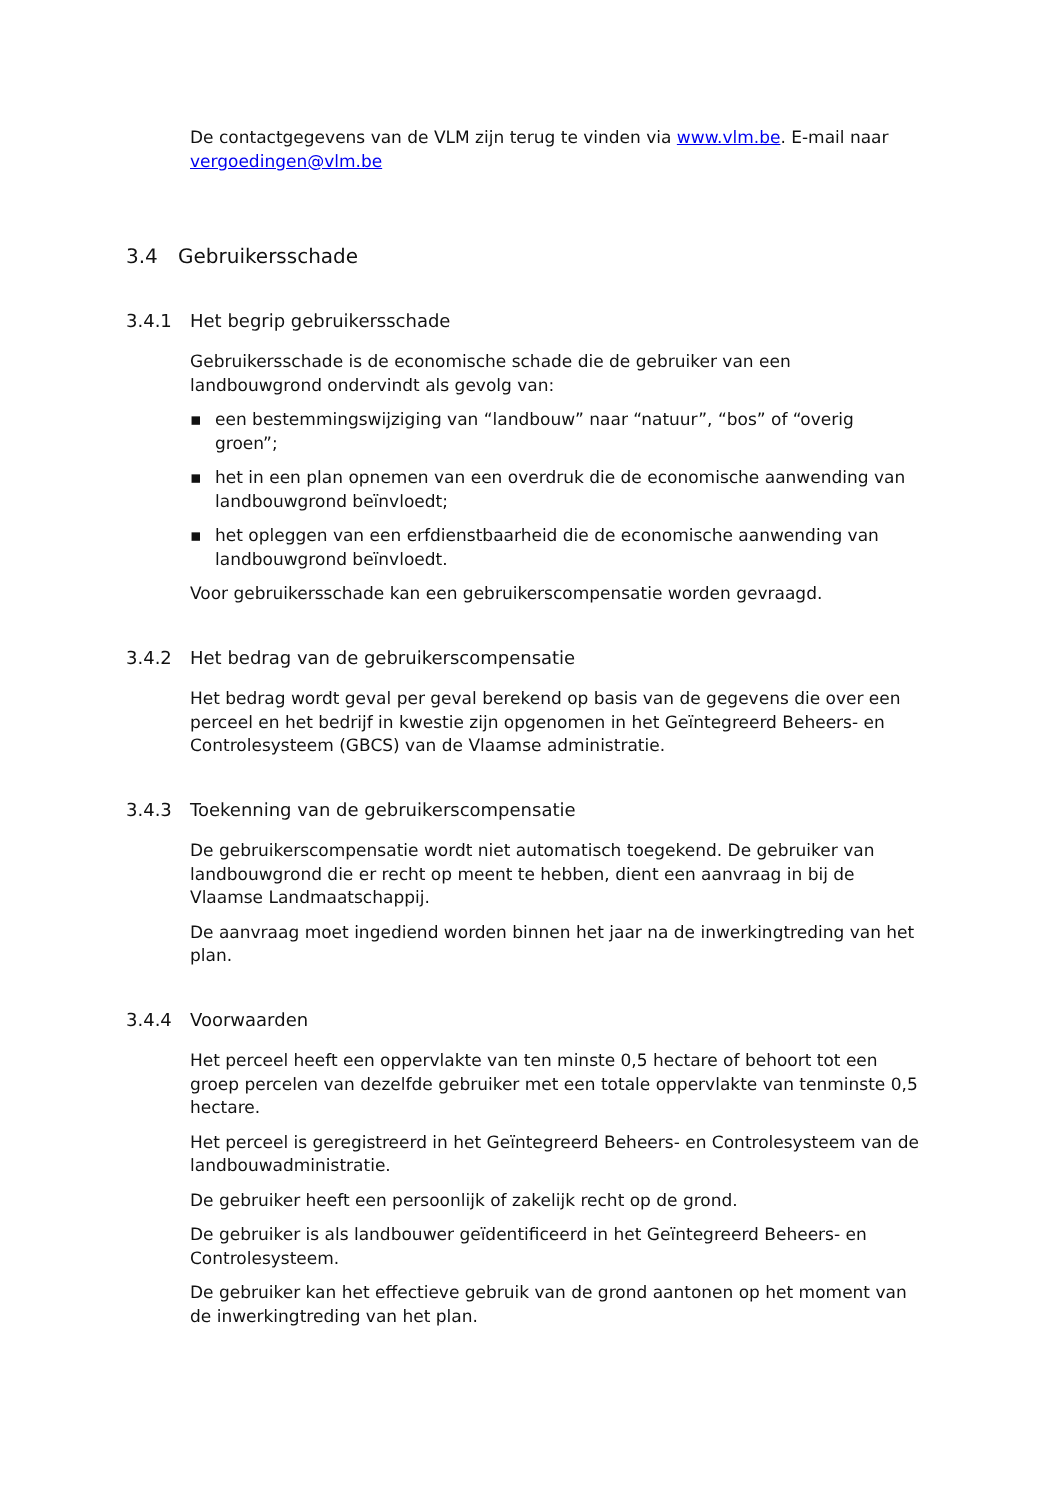De contactgegevens van de VLM zijn terug te vinden via www.vlm.be. E-mail naar vergoedingen@vlm.be
3.4 Gebruikersschade
3.4.1 Het begrip gebruikersschade
Gebruikersschade is de economische schade die de gebruiker van een landbouwgrond ondervindt als gevolg van:
▪ een bestemmingswijziging van “landbouw” naar “natuur”, “bos” of “overig groen”;
▪ het in een plan opnemen van een overdruk die de economische aanwending van landbouwgrond beïnvloedt;
▪ het opleggen van een erfdienstbaarheid die de economische aanwending van landbouwgrond beïnvloedt.
Voor gebruikersschade kan een gebruikerscompensatie worden gevraagd.
3.4.2 Het bedrag van de gebruikerscompensatie
Het bedrag wordt geval per geval berekend op basis van de gegevens die over een perceel en het bedrijf in kwestie zijn opgenomen in het Geïntegreerd Beheers- en Controlesysteem (GBCS) van de Vlaamse administratie.
3.4.3 Toekenning van de gebruikerscompensatie
De gebruikerscompensatie wordt niet automatisch toegekend. De gebruiker van landbouwgrond die er recht op meent te hebben, dient een aanvraag in bij de Vlaamse Landmaatschappij.
De aanvraag moet ingediend worden binnen het jaar na de inwerkingtreding van het plan.
3.4.4 Voorwaarden
Het perceel heeft een oppervlakte van ten minste 0,5 hectare of behoort tot een groep percelen van dezelfde gebruiker met een totale oppervlakte van tenminste 0,5 hectare.
Het perceel is geregistreerd in het Geïntegreerd Beheers- en Controlesysteem van de landbouwadministratie.
De gebruiker heeft een persoonlijk of zakelijk recht op de grond.
De gebruiker is als landbouwer geïdentificeerd in het Geïntegreerd Beheers- en Controlesysteem.
De gebruiker kan het effectieve gebruik van de grond aantonen op het moment van de inwerkingtreding van het plan.